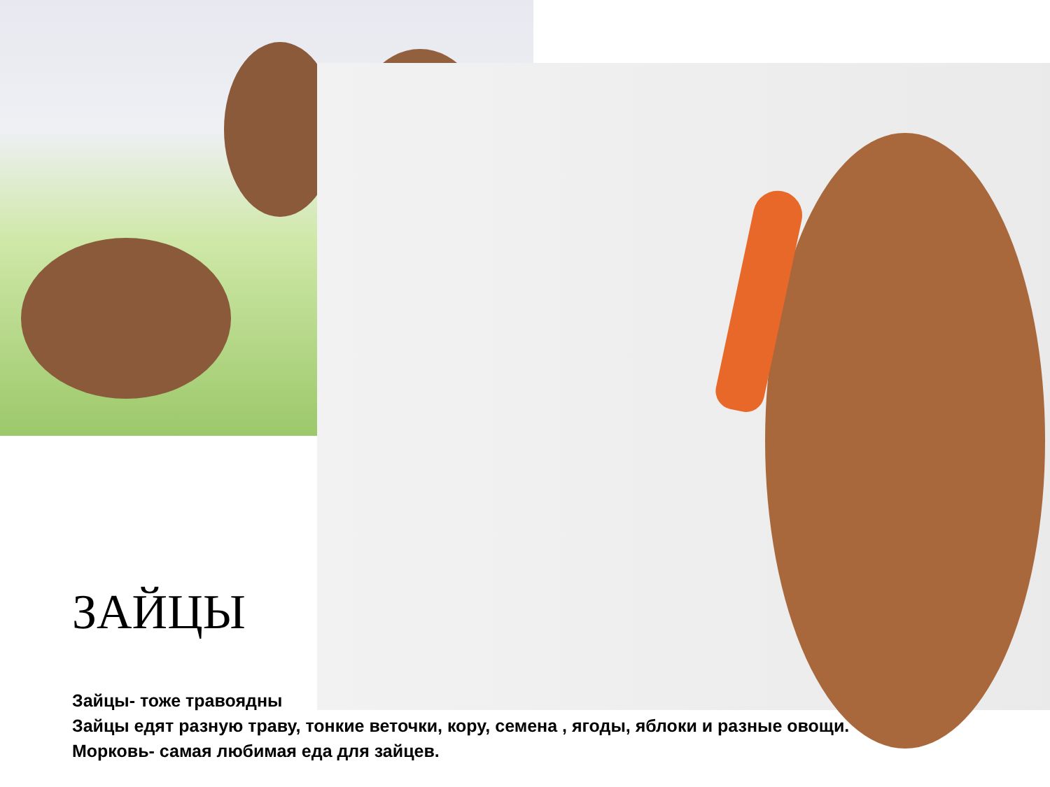ЗАЙЦЫ
Зайцы- тоже травоядны
Зайцы едят разную траву, тонкие веточки, кору, семена , ягоды, яблоки и разные овощи.
Морковь- самая любимая еда для зайцев.